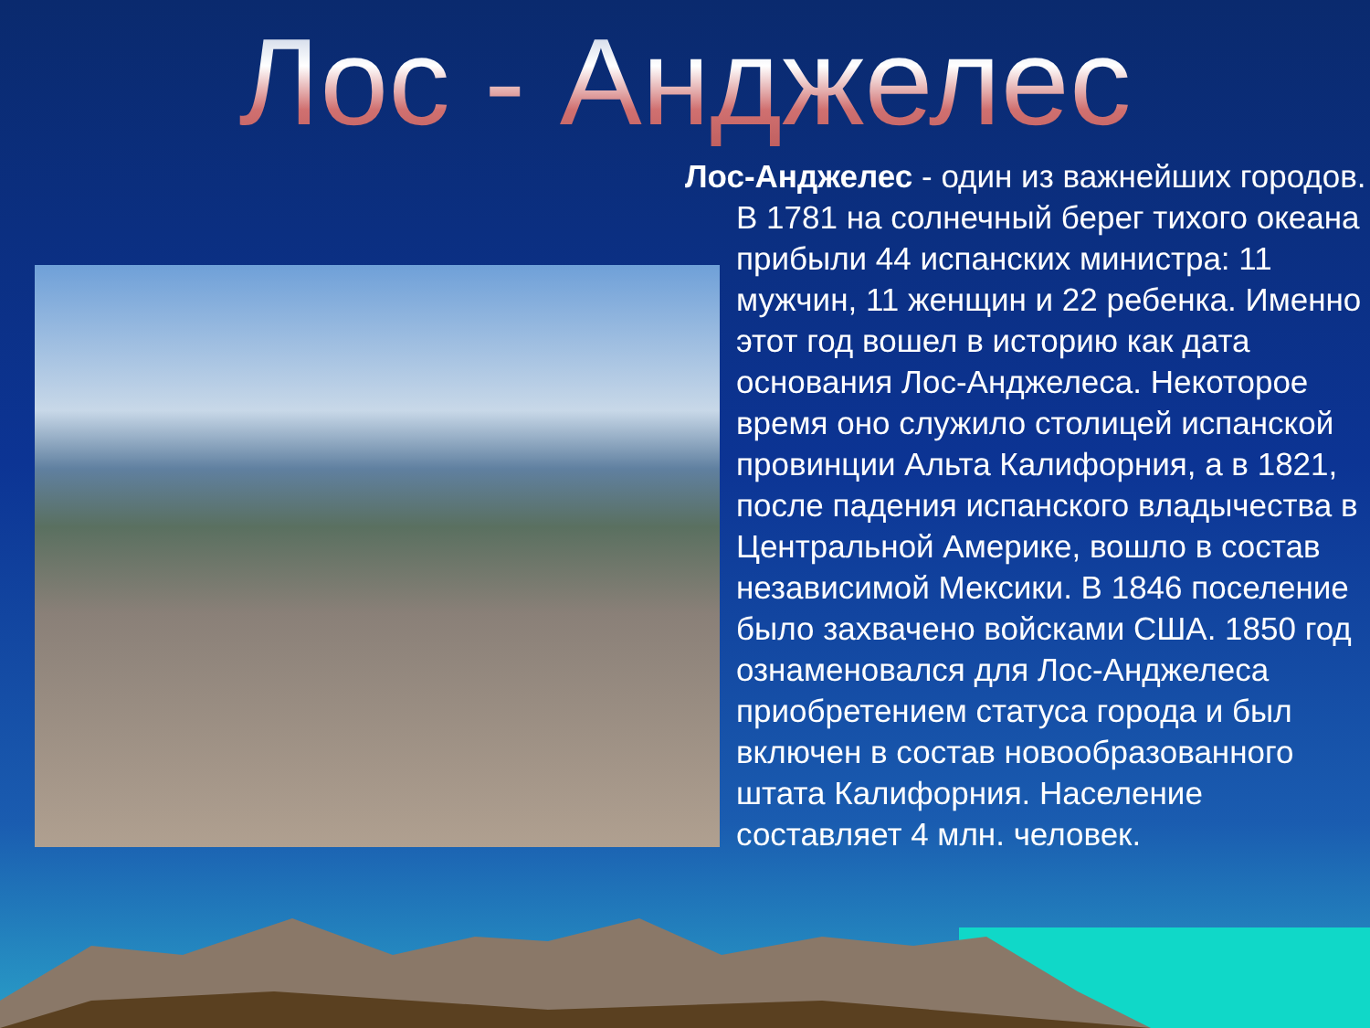Лос - Анджелес
Лос-Анджелес - один из важнейших городов. В 1781 на солнечный берег тихого океана прибыли 44 испанских министра: 11 мужчин, 11 женщин и 22 ребенка. Именно этот год вошел в историю как дата основания Лос-Анджелеса. Некоторое время оно служило столицей испанской провинции Альта Калифорния, а в 1821, после падения испанского владычества в Центральной Америке, вошло в состав независимой Мексики. В 1846 поселение было захвачено войсками США. 1850 год ознаменовался для Лос-Анджелеса приобретением статуса города и был включен в состав новообразованного штата Калифорния. Население составляет 4 млн. человек.